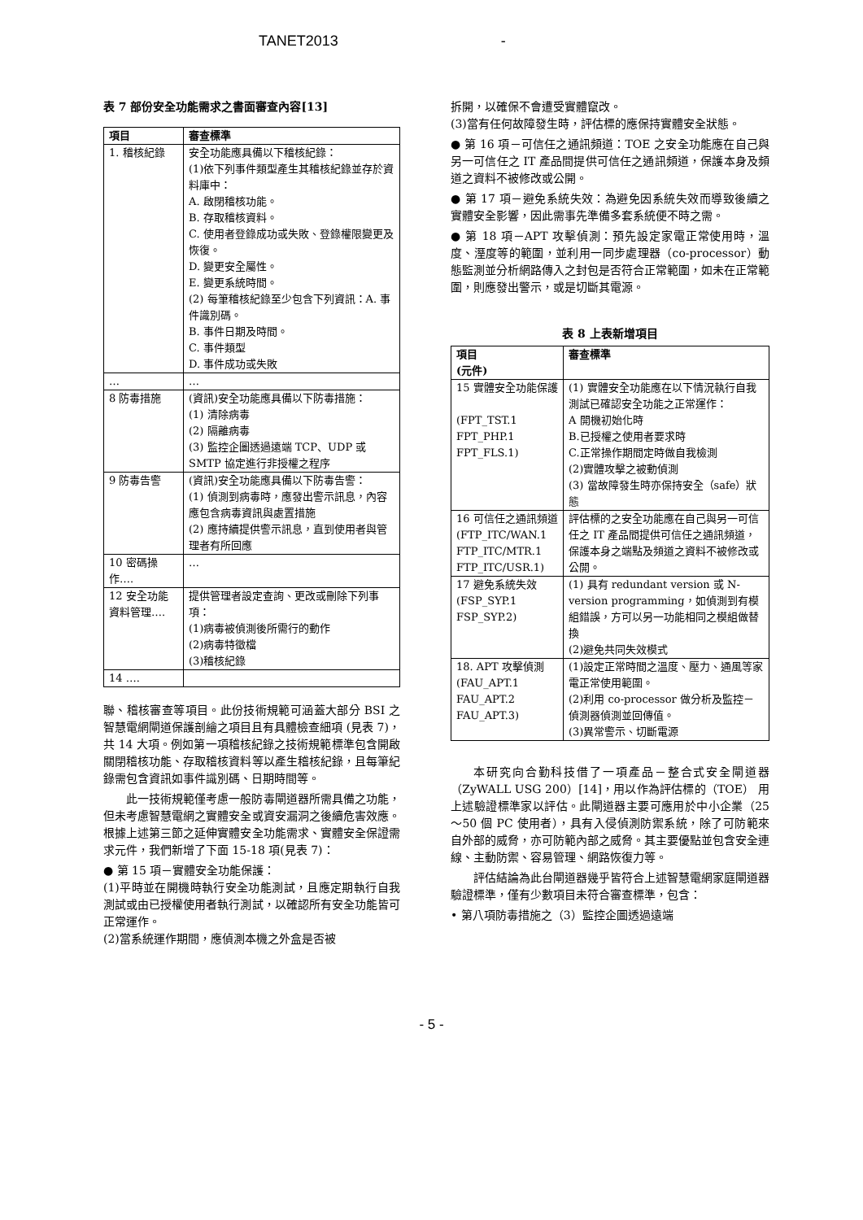TANET2013 -
表 7 部份安全功能需求之書面審查內容[13]
| 項目 | 審查標準 |
| --- | --- |
| 1. 稽核紀錄 | 安全功能應具備以下稽核紀錄： (1)依下列事件類型產生其稽核紀錄並存於資料庫中： A. 啟閉稽核功能。 B. 存取稽核資料。 C. 使用者登錄成功或失敗、登錄權限變更及恢復。 D. 變更安全屬性。 E. 變更系統時間。 (2) 每筆稽核紀錄至少包含下列資訊：A. 事件識別碼。 B. 事件日期及時間。 C. 事件類型 D. 事件成功或失敗 |
| … | … |
| 8 防毒措施 | (資訊)安全功能應具備以下防毒措施： (1) 清除病毒 (2) 隔離病毒 (3) 監控企圖透過遠端 TCP、UDP 或 SMTP 協定進行非授權之程序 |
| 9 防毒告警 | (資訊)安全功能應具備以下防毒告警： (1) 偵測到病毒時，應發出警示訊息，內容應包含病毒資訊與處置措施 (2) 應持續提供警示訊息，直到使用者與管理者有所回應 |
| 10 密碼操作…. | … |
| 12 安全功能資料管理…. | 提供管理者設定查詢、更改或刪除下列事項： (1)病毒被偵測後所需行的動作 (2)病毒特徵檔 (3)稽核紀錄 |
| 14 …. | |
聯、稽核審查等項目。此份技術規範可涵蓋大部分 BSI 之智慧電網閘道保護剖繪之項目且有具體檢查細項 (見表 7)，共 14 大項。例如第一項稽核紀錄之技術規範標準包含開啟關閉稽核功能、存取稽核資料等以產生稽核紀錄，且每筆紀錄需包含資訊如事件識別碼、日期時間等。
此一技術規範僅考慮一般防毒閘道器所需具備之功能，但未考慮智慧電網之實體安全或資安漏洞之後續危害效應。根據上述第三節之延伸實體安全功能需求、實體安全保證需求元件，我們新增了下面 15-18 項(見表 7)：
● 第 15 項－實體安全功能保護：
(1)平時並在開機時執行安全功能測試，且應定期執行自我測試或由已授權使用者執行測試，以確認所有安全功能皆可正常運作。
(2)當系統運作期間，應偵測本機之外盒是否被
拆開，以確保不會遭受實體竄改。
(3)當有任何故障發生時，評估標的應保持實體安全狀態。
● 第 16 項－可信任之通訊頻道：TOE 之安全功能應在自己與另一可信任之 IT 產品間提供可信任之通訊頻道，保護本身及頻道之資料不被修改或公開。
● 第 17 項－避免系統失效：為避免因系統失效而導致後續之實體安全影響，因此需事先準備多套系統便不時之需。
● 第 18 項－APT 攻擊偵測：預先設定家電正常使用時，溫度、溼度等的範圍，並利用一同步處理器（co-processor）動態監測並分析網路傳入之封包是否符合正常範圍，如未在正常範圍，則應發出警示，或是切斷其電源。
表 8 上表新增項目
| 項目 (元件) | 審查標準 |
| --- | --- |
| 15 實體安全功能保護 (FPT_TST.1 FPT_PHP.1 FPT_FLS.1) | (1) 實體安全功能應在以下情況執行自我測試已確認安全功能之正常運作： A 開機初始化時 B.已授權之使用者要求時 C.正常操作期間定時做自我檢測 (2)實體攻擊之被動偵測 (3) 當故障發生時亦保持安全（safe）狀態 |
| 16 可信任之通訊頻道 (FTP_ITC/WAN.1 FTP_ITC/MTR.1 FTP_ITC/USR.1) | 評估標的之安全功能應在自己與另一可信任之 IT 產品間提供可信任之通訊頻道，保護本身之端點及頻道之資料不被修改或公開。 |
| 17 避免系統失效 (FSP_SYP.1 FSP_SYP.2) | (1) 具有 redundant version 或 N-version programming，如偵測到有模組錯誤，方可以另一功能相同之模組做替換 (2)避免共同失效模式 |
| 18. APT 攻擊偵測 (FAU_APT.1 FAU_APT.2 FAU_APT.3) | (1)設定正常時間之溫度、壓力、通風等家電正常使用範圍。 (2)利用 co-processor 做分析及監控－偵測器偵測並回傳值。 (3)異常警示、切斷電源 |
本研究向合勤科技借了一項產品－整合式安全閘道器（ZyWALL USG 200）[14]，用以作為評估標的（TOE） 用上述驗證標準家以評估。此閘道器主要可應用於中小企業（25～50 個 PC 使用者），具有入侵偵測防禦系統，除了可防範來自外部的威脅，亦可防範內部之威脅。其主要優點並包含安全連線、主動防禦、容易管理、網路恢復力等。
評估結論為此台閘道器幾乎皆符合上述智慧電網家庭閘道器驗證標準，僅有少數項目未符合審查標準，包含：
• 第八項防毒措施之（3）監控企圖透過遠端
- 5 -